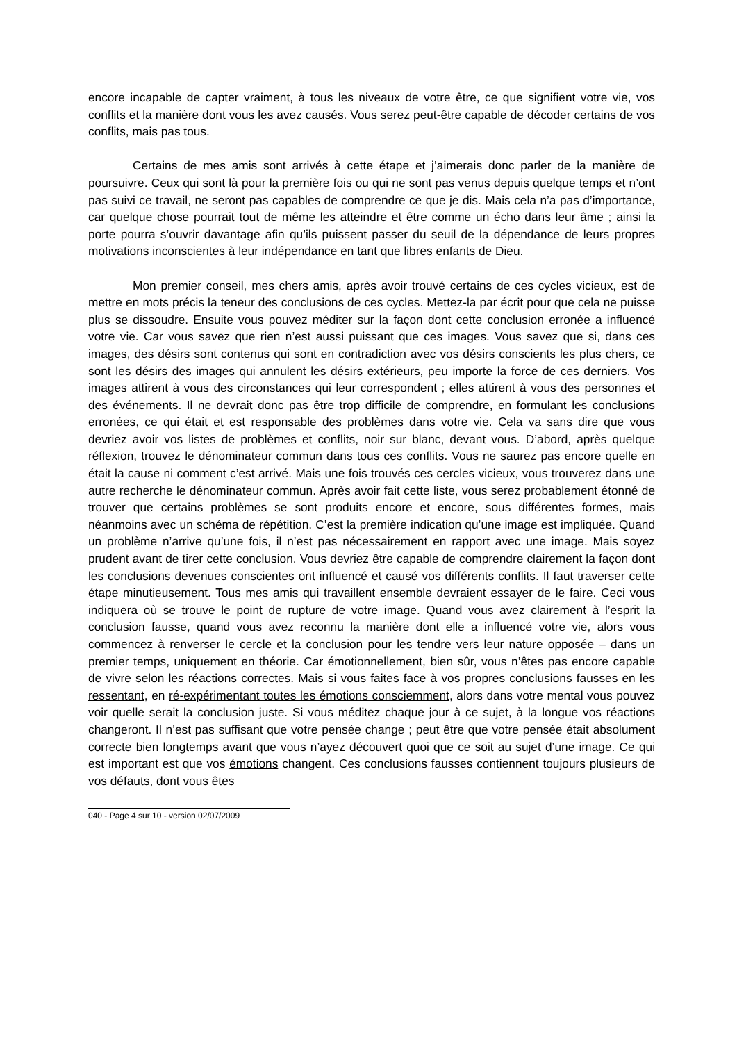encore incapable de capter vraiment, à tous les niveaux de votre être, ce que signifient votre vie, vos conflits et la manière dont vous les avez causés. Vous serez peut-être capable de décoder certains de vos conflits, mais pas tous.
Certains de mes amis sont arrivés à cette étape et j’aimerais donc parler de la manière de poursuivre. Ceux qui sont là pour la première fois ou qui ne sont pas venus depuis quelque temps et n’ont pas suivi ce travail, ne seront pas capables de comprendre ce que je dis. Mais cela n’a pas d’importance, car quelque chose pourrait tout de même les atteindre et être comme un écho dans leur âme ; ainsi la porte pourra s’ouvrir davantage afin qu’ils puissent passer du seuil de la dépendance de leurs propres motivations inconscientes à leur indépendance en tant que libres enfants de Dieu.
Mon premier conseil, mes chers amis, après avoir trouvé certains de ces cycles vicieux, est de mettre en mots précis la teneur des conclusions de ces cycles. Mettez-la par écrit pour que cela ne puisse plus se dissoudre. Ensuite vous pouvez méditer sur la façon dont cette conclusion erronée a influencé votre vie. Car vous savez que rien n’est aussi puissant que ces images. Vous savez que si, dans ces images, des désirs sont contenus qui sont en contradiction avec vos désirs conscients les plus chers, ce sont les désirs des images qui annulent les désirs extérieurs, peu importe la force de ces derniers. Vos images attirent à vous des circonstances qui leur correspondent ; elles attirent à vous des personnes et des événements. Il ne devrait donc pas être trop difficile de comprendre, en formulant les conclusions erronées, ce qui était et est responsable des problèmes dans votre vie. Cela va sans dire que vous devriez avoir vos listes de problèmes et conflits, noir sur blanc, devant vous. D’abord, après quelque réflexion, trouvez le dénominateur commun dans tous ces conflits. Vous ne saurez pas encore quelle en était la cause ni comment c’est arrivé. Mais une fois trouvés ces cercles vicieux, vous trouverez dans une autre recherche le dénominateur commun. Après avoir fait cette liste, vous serez probablement étonné de trouver que certains problèmes se sont produits encore et encore, sous différentes formes, mais néanmoins avec un schéma de répétition. C’est la première indication qu’une image est impliquée. Quand un problème n’arrive qu’une fois, il n’est pas nécessairement en rapport avec une image. Mais soyez prudent avant de tirer cette conclusion. Vous devriez être capable de comprendre clairement la façon dont les conclusions devenues conscientes ont influencé et causé vos différents conflits. Il faut traverser cette étape minutieusement. Tous mes amis qui travaillent ensemble devraient essayer de le faire. Ceci vous indiquera où se trouve le point de rupture de votre image. Quand vous avez clairement à l’esprit la conclusion fausse, quand vous avez reconnu la manière dont elle a influencé votre vie, alors vous commencez à renverser le cercle et la conclusion pour les tendre vers leur nature opposée – dans un premier temps, uniquement en théorie. Car émotionnellement, bien sûr, vous n’êtes pas encore capable de vivre selon les réactions correctes. Mais si vous faites face à vos propres conclusions fausses en les ressentant, en ré-expérimentant toutes les émotions consciemment, alors dans votre mental vous pouvez voir quelle serait la conclusion juste. Si vous méditez chaque jour à ce sujet, à la longue vos réactions changeront. Il n’est pas suffisant que votre pensée change ; peut être que votre pensée était absolument correcte bien longtemps avant que vous n’ayez découvert quoi que ce soit au sujet d’une image. Ce qui est important est que vos émotions changent. Ces conclusions fausses contiennent toujours plusieurs de vos défauts, dont vous êtes
040 - Page 4 sur 10 - version 02/07/2009